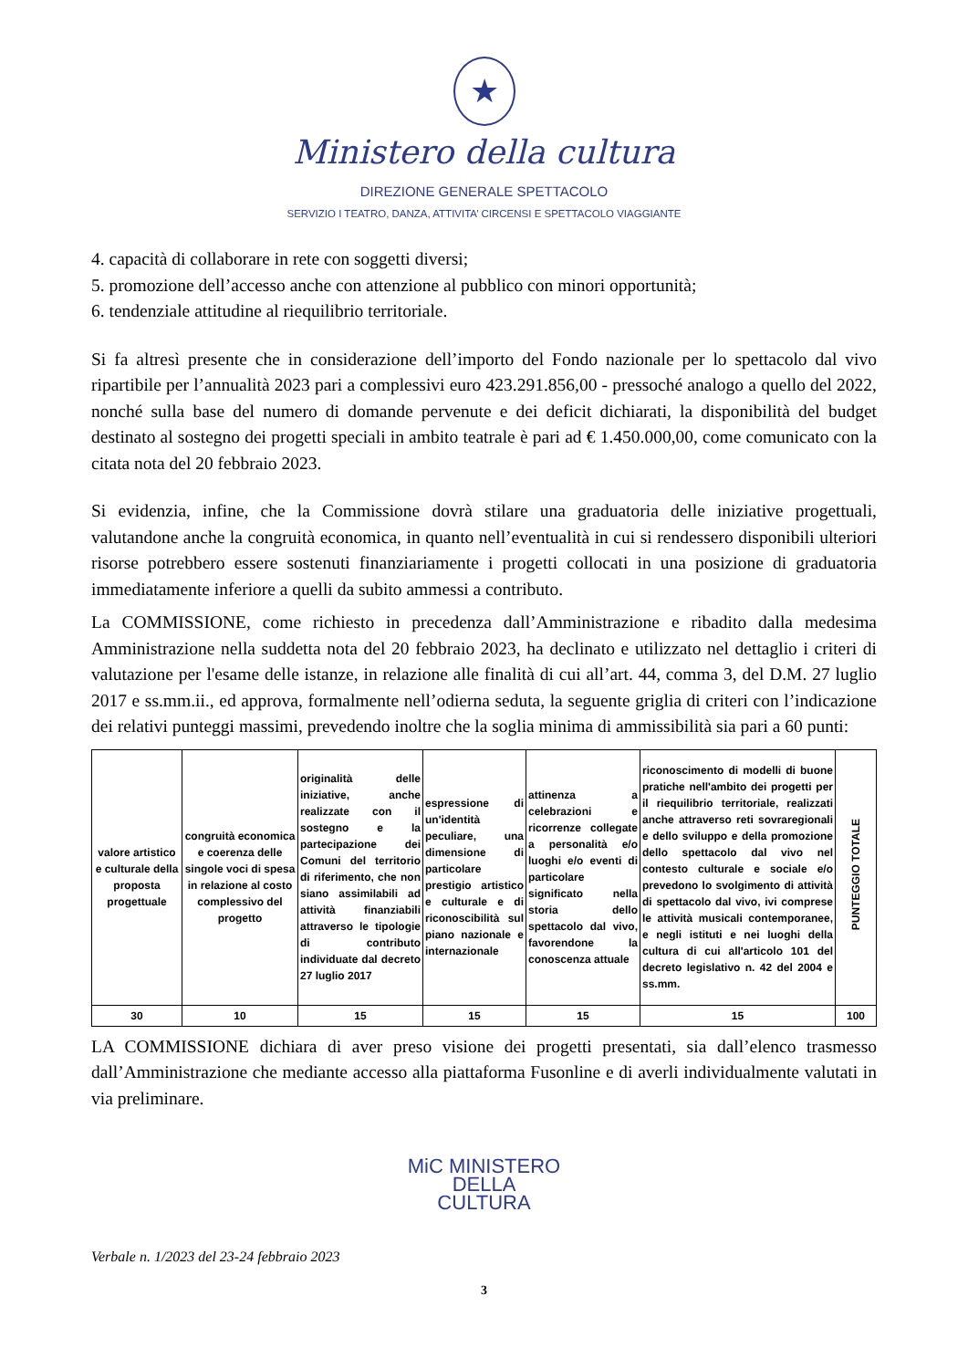★
Ministero della cultura
DIREZIONE GENERALE SPETTACOLO
SERVIZIO I TEATRO, DANZA, ATTIVITA’ CIRCENSI E SPETTACOLO VIAGGIANTE
4. capacità di collaborare in rete con soggetti diversi;
5. promozione dell’accesso anche con attenzione al pubblico con minori opportunità;
6. tendenziale attitudine al riequilibrio territoriale.
Si fa altresì presente che in considerazione dell’importo del Fondo nazionale per lo spettacolo dal vivo ripartibile per l’annualità 2023 pari a complessivi euro 423.291.856,00 - pressoché analogo a quello del 2022, nonché sulla base del numero di domande pervenute e dei deficit dichiarati, la disponibilità del budget destinato al sostegno dei progetti speciali in ambito teatrale è pari ad € 1.450.000,00, come comunicato con la citata nota del 20 febbraio 2023.
Si evidenzia, infine, che la Commissione dovrà stilare una graduatoria delle iniziative progettuali, valutandone anche la congruità economica, in quanto nell’eventualità in cui si rendessero disponibili ulteriori risorse potrebbero essere sostenuti finanziariamente i progetti collocati in una posizione di graduatoria immediatamente inferiore a quelli da subito ammessi a contributo.
La COMMISSIONE, come richiesto in precedenza dall’Amministrazione e ribadito dalla medesima Amministrazione nella suddetta nota del 20 febbraio 2023, ha declinato e utilizzato nel dettaglio i criteri di valutazione per l'esame delle istanze, in relazione alle finalità di cui all’art. 44, comma 3, del D.M. 27 luglio 2017 e ss.mm.ii., ed approva, formalmente nell’odierna seduta, la seguente griglia di criteri con l’indicazione dei relativi punteggi massimi, prevedendo inoltre che la soglia minima di ammissibilità sia pari a 60 punti:
| valore artistico e culturale della proposta progettuale | congruità economica e coerenza delle singole voci di spesa in relazione al costo complessivo del progetto | originalità delle iniziative, anche realizzate con il sostegno e la partecipazione dei Comuni del territorio di riferimento, che non siano assimilabili ad attività finanziabili attraverso le tipologie di contributo individuate dal decreto 27 luglio 2017 | espressione di un'identità peculiare, una dimensione di particolare prestigio artistico e culturale e di riconoscibilità sul piano nazionale e internazionale | attinenza a celebrazioni e ricorrenze collegate a personalità e/o luoghi e/o eventi di particolare significato nella storia dello spettacolo dal vivo, favorendone la conoscenza attuale | riconoscimento di modelli di buone pratiche nell'ambito dei progetti per il riequilibrio territoriale, realizzati anche attraverso reti sovraregionali e dello sviluppo e della promozione dello spettacolo dal vivo nel contesto culturale e sociale e/o prevedono lo svolgimento di attività di spettacolo dal vivo, ivi comprese le attività musicali contemporanee, e negli istituti e nei luoghi della cultura di cui all'articolo 101 del decreto legislativo n. 42 del 2004 e ss.mm. | PUNTEGGIO TOTALE |
| 30 | 10 | 15 | 15 | 15 | 15 | 100 |
LA COMMISSIONE dichiara di aver preso visione dei progetti presentati, sia dall’elenco trasmesso dall’Amministrazione che mediante accesso alla piattaforma Fusonline e di averli individualmente valutati in via preliminare.
MiC MINISTERO
DELLA
CULTURA
Verbale n. 1/2023 del 23-24 febbraio 2023
3